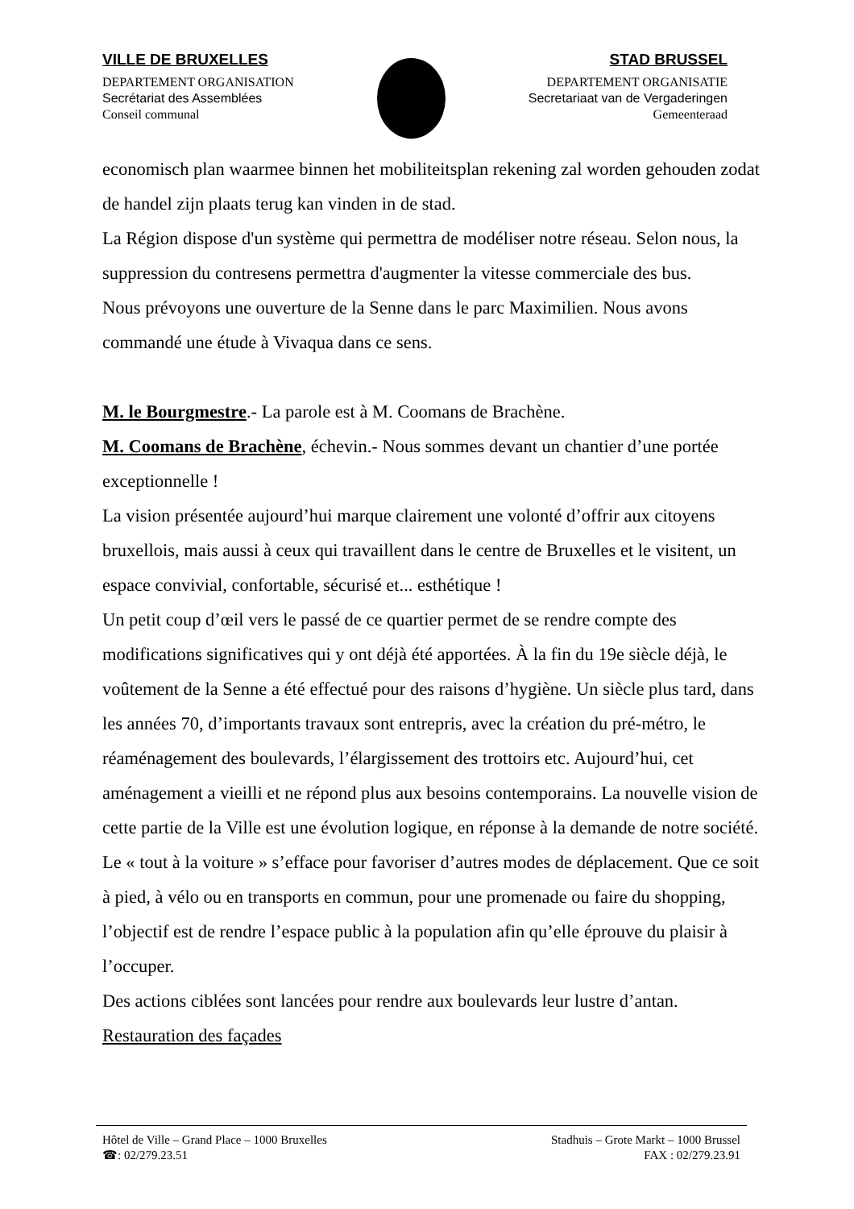VILLE DE BRUXELLES
DEPARTEMENT ORGANISATION
Secrétariat des Assemblées
Conseil communal
STAD BRUSSEL
DEPARTEMENT ORGANISATIE
Secretariaat van de Vergaderingen
Gemeenteraad
economisch plan waarmee binnen het mobiliteitsplan rekening zal worden gehouden zodat de handel zijn plaats terug kan vinden in de stad.
La Région dispose d'un système qui permettra de modéliser notre réseau. Selon nous, la suppression du contresens permettra d'augmenter la vitesse commerciale des bus.
Nous prévoyons une ouverture de la Senne dans le parc Maximilien. Nous avons commandé une étude à Vivaqua dans ce sens.
M. le Bourgmestre.- La parole est à M. Coomans de Brachène.
M. Coomans de Brachène, échevin.- Nous sommes devant un chantier d’une portée exceptionnelle !
La vision présentée aujourd’hui marque clairement une volonté d’offrir aux citoyens bruxellois, mais aussi à ceux qui travaillent dans le centre de Bruxelles et le visitent, un espace convivial, confortable, sécurisé et... esthétique !
Un petit coup d’œil vers le passé de ce quartier permet de se rendre compte des modifications significatives qui y ont déjà été apportées. À la fin du 19e siècle déjà, le voûtement de la Senne a été effectué pour des raisons d’hygiène. Un siècle plus tard, dans les années 70, d’importants travaux sont entrepris, avec la création du pré-métro, le réaménagement des boulevards, l’élargissement des trottoirs etc. Aujourd’hui, cet aménagement a vieilli et ne répond plus aux besoins contemporains. La nouvelle vision de cette partie de la Ville est une évolution logique, en réponse à la demande de notre société. Le « tout à la voiture » s’efface pour favoriser d’autres modes de déplacement. Que ce soit à pied, à vélo ou en transports en commun, pour une promenade ou faire du shopping, l’objectif est de rendre l’espace public à la population afin qu’elle éprouve du plaisir à l’occuper.
Des actions ciblées sont lancées pour rendre aux boulevards leur lustre d’antan.
Restauration des façades
Hôtel de Ville – Grand Place – 1000 Bruxelles
☎: 02/279.23.51
Stadhuis – Grote Markt – 1000 Brussel
FAX : 02/279.23.91